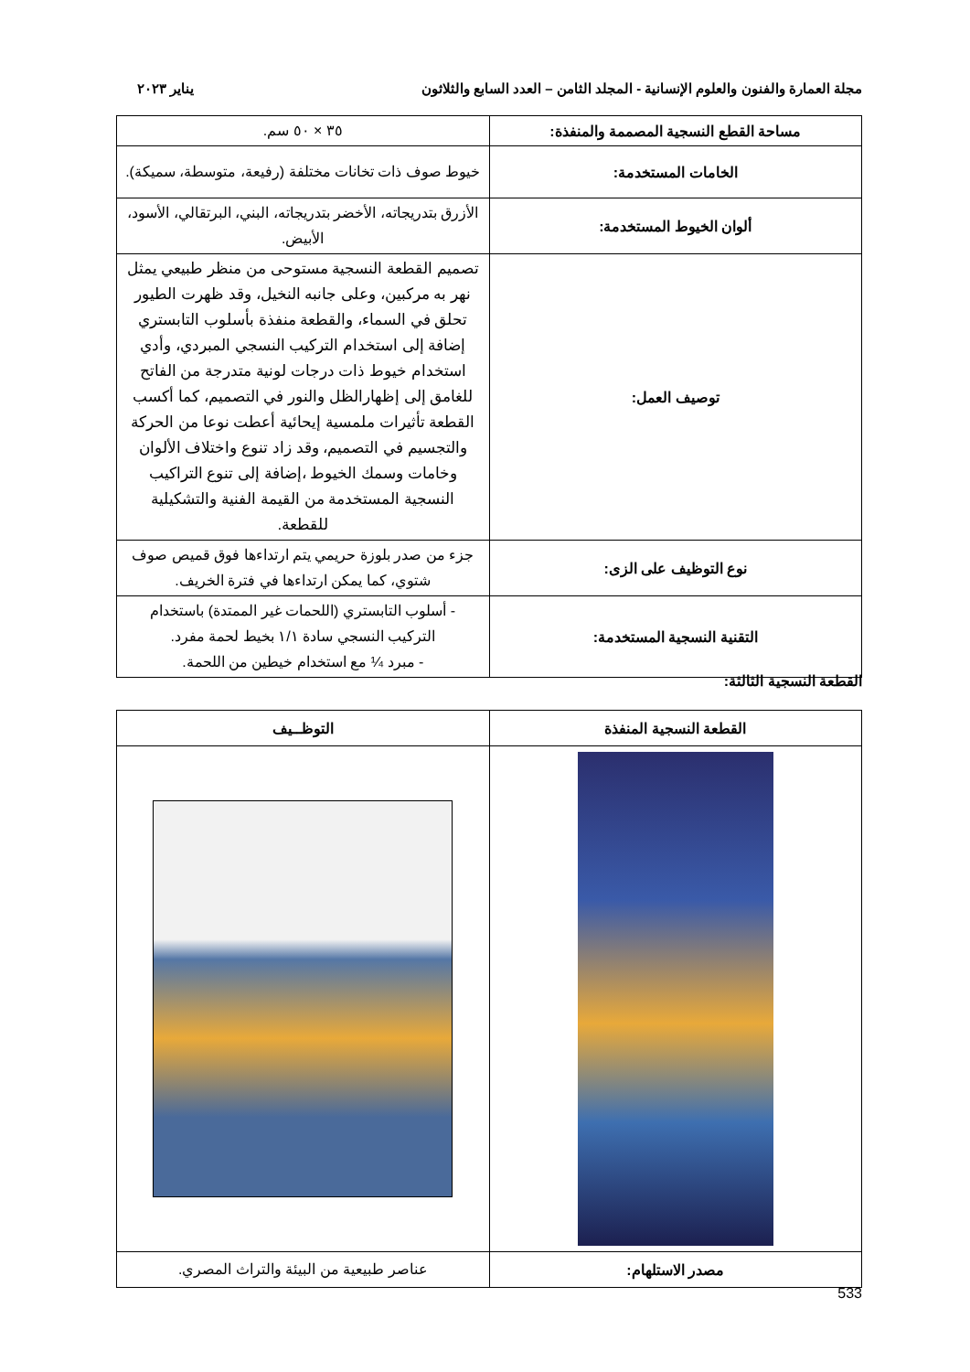مجلة العمارة والفنون والعلوم الإنسانية - المجلد الثامن – العدد السابع والثلاثون يناير ٢٠٢٣
| مساحة القطع النسجية المصممة والمنفذة: | ٣٥ × ٥٠ سم. |
| الخامات المستخدمة: | خيوط صوف ذات تخانات مختلفة (رفيعة، متوسطة، سميكة). |
| ألوان الخيوط المستخدمة: | الأزرق بتدريجاته، الأخضر بتدريجاته، البني، البرتقالي، الأسود، الأبيض. |
| توصيف العمل: | تصميم القطعة النسجية مستوحى من منظر طبيعي يمثل نهر به مركبين، وعلى جانبه النخيل، وقد ظهرت الطيور تحلق في السماء، والقطعة منفذة بأسلوب التابستري إضافة إلى استخدام التركيب النسجي المبردي، وأدي استخدام خيوط ذات درجات لونية متدرجة من الفاتح للغامق إلى إظهارالظل والنور في التصميم، كما أكسب القطعة تأثيرات ملمسية إيحائية أعطت نوعا من الحركة والتجسيم في التصميم، وقد زاد تنوع واختلاف الألوان وخامات وسمك الخيوط ،إضافة إلى تنوع التراكيب النسجية المستخدمة من القيمة الفنية والتشكيلية للقطعة. |
| نوع التوظيف على الزى: | جزء من صدر بلوزة حريمي يتم ارتداءها فوق قميص صوف شتوي، كما يمكن ارتداءها في فترة الخريف. |
| التقنية النسجية المستخدمة: | - أسلوب التابستري (اللحمات غير الممتدة) باستخدام التركيب النسجي سادة ١/١ بخيط لحمة مفرد. - مبرد ¼ مع استخدام خيطين من اللحمة. |
القطعة النسجية الثالثة:
| القطعة النسجية المنفذة | التوظــيف |
| مصدر الاستلهام: | عناصر طبيعية من البيئة والتراث المصري. |
533